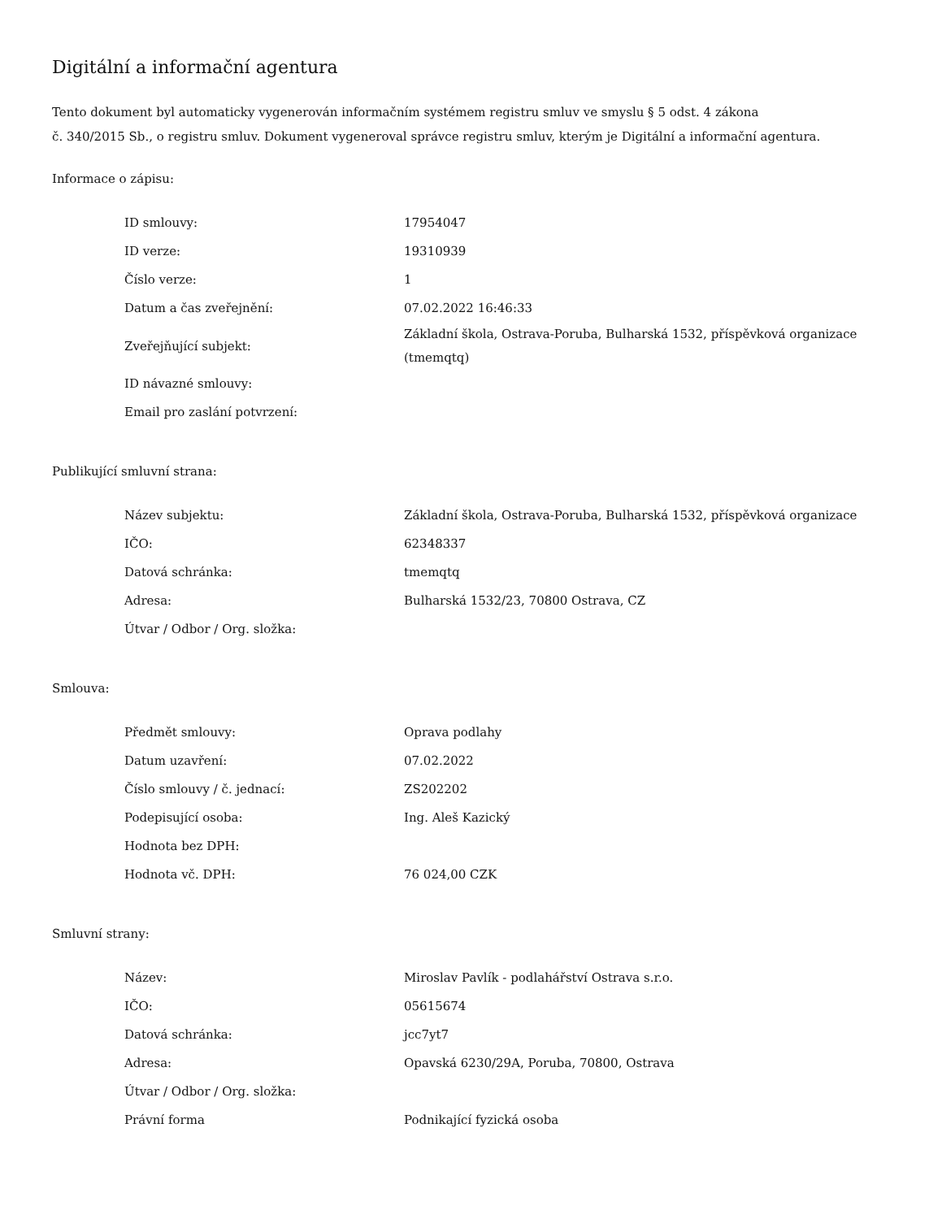Digitální a informační agentura
Tento dokument byl automaticky vygenerován informačním systémem registru smluv ve smyslu § 5 odst. 4 zákona
č. 340/2015 Sb., o registru smluv. Dokument vygeneroval správce registru smluv, kterým je Digitální a informační agentura.
Informace o zápisu:
| ID smlouvy: | 17954047 |
| ID verze: | 19310939 |
| Číslo verze: | 1 |
| Datum a čas zveřejnění: | 07.02.2022 16:46:33 |
| Zveřejňující subjekt: | Základní škola, Ostrava-Poruba, Bulharská 1532, příspěvková organizace (tmemqtq) |
| ID návazné smlouvy: | |
| Email pro zaslání potvrzení: | |
Publikující smluvní strana:
| Název subjektu: | Základní škola, Ostrava-Poruba, Bulharská 1532, příspěvková organizace |
| IČO: | 62348337 |
| Datová schránka: | tmemqtq |
| Adresa: | Bulharská 1532/23, 70800 Ostrava, CZ |
| Útvar / Odbor / Org. složka: | |
Smlouva:
| Předmět smlouvy: | Oprava podlahy |
| Datum uzavření: | 07.02.2022 |
| Číslo smlouvy / č. jednací: | ZS202202 |
| Podepisující osoba: | Ing. Aleš Kazický |
| Hodnota bez DPH: | |
| Hodnota vč. DPH: | 76 024,00 CZK |
Smluvní strany:
| Název: | Miroslav Pavlík - podlahářství Ostrava s.r.o. |
| IČO: | 05615674 |
| Datová schránka: | jcc7yt7 |
| Adresa: | Opavská 6230/29A, Poruba, 70800, Ostrava |
| Útvar / Odbor / Org. složka: | |
| Právní forma | Podnikající fyzická osoba |